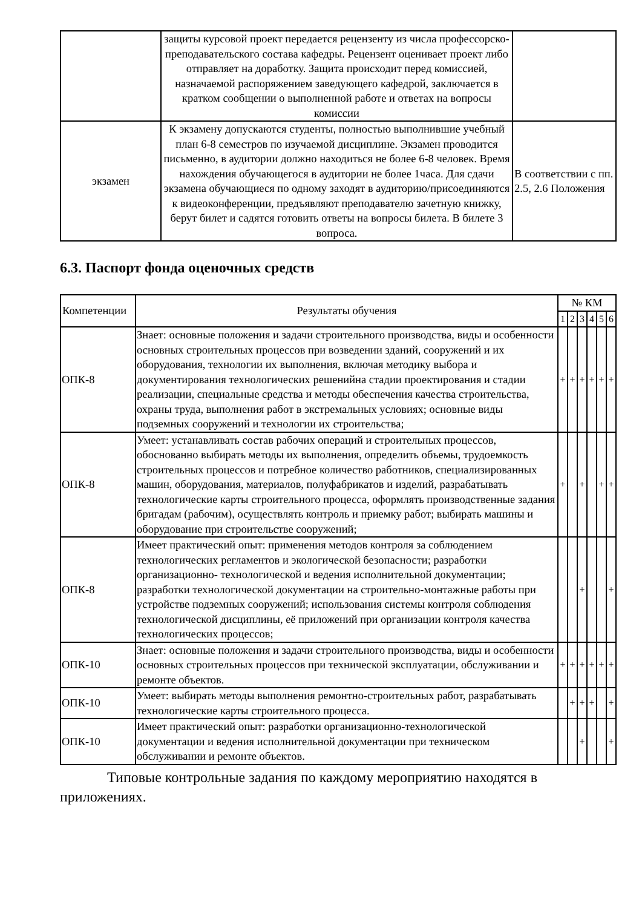| | защиты курсовой проект передается рецензенту из числа профессорско-преподавательского состава кафедры. Рецензент оценивает проект либо отправляет на доработку. Защита происходит перед комиссией, назначаемой распоряжением заведующего кафедрой, заключается в кратком сообщении о выполненной работе и ответах на вопросы комиссии | |
| экзамен | К экзамену допускаются студенты, полностью выполнившие учебный план 6-8 семестров по изучаемой дисциплине. Экзамен проводится письменно, в аудитории должно находиться не более 6-8 человек. Время нахождения обучающегося в аудитории не более 1часа. Для сдачи экзамена обучающиеся по одному заходят в аудиторию/присоединяются к видеоконференции, предъявляют преподавателю зачетную книжку, берут билет и садятся готовить ответы на вопросы билета. В билете 3 вопроса. | В соответствии с пп. 2.5, 2.6 Положения |
6.3. Паспорт фонда оценочных средств
| Компетенции | Результаты обучения | № КМ | | | | | |
| --- | --- | --- | --- | --- | --- | --- | --- |
| | | 1 | 2 | 3 | 4 | 5 | 6 |
| ОПК-8 | Знает: основные положения и задачи строительного производства, виды и особенности основных строительных процессов при возведении зданий, сооружений и их оборудования, технологии их выполнения, включая методику выбора и документирования технологических решенийна стадии проектирования и стадии реализации, специальные средства и методы обеспечения качества строительства, охраны труда, выполнения работ в экстремальных условиях; основные виды подземных сооружений и технологии их строительства; | + | + | + | + | + | + |
| ОПК-8 | Умеет: устанавливать состав рабочих операций и строительных процессов, обоснованно выбирать методы их выполнения, определить объемы, трудоемкость строительных процессов и потребное количество работников, специализированных машин, оборудования, материалов, полуфабрикатов и изделий, разрабатывать технологические карты строительного процесса, оформлять производственные задания бригадам (рабочим), осуществлять контроль и приемку работ; выбирать машины и оборудование при строительстве сооружений; | + | | + | | + | + |
| ОПК-8 | Имеет практический опыт: применения методов контроля за соблюдением технологических регламентов и экологической безопасности; разработки организационно- технологической и ведения исполнительной документации; разработки технологической документации на строительно-монтажные работы при устройстве подземных сооружений; использования системы контроля соблюдения технологической дисциплины, её приложений при организации контроля качества технологических процессов; | | | + | | | + |
| ОПК-10 | Знает: основные положения и задачи строительного производства, виды и особенности основных строительных процессов при технической эксплуатации, обслуживании и ремонте объектов. | + | + | + | + | + | + |
| ОПК-10 | Умеет: выбирать методы выполнения ремонтно-строительных работ, разрабатывать технологические карты строительного процесса. | | + | + | + | | + |
| ОПК-10 | Имеет практический опыт: разработки организационно-технологической документации и ведения исполнительной документации при техническом обслуживании и ремонте объектов. | | | + | | | + |
Типовые контрольные задания по каждому мероприятию находятся в приложениях.